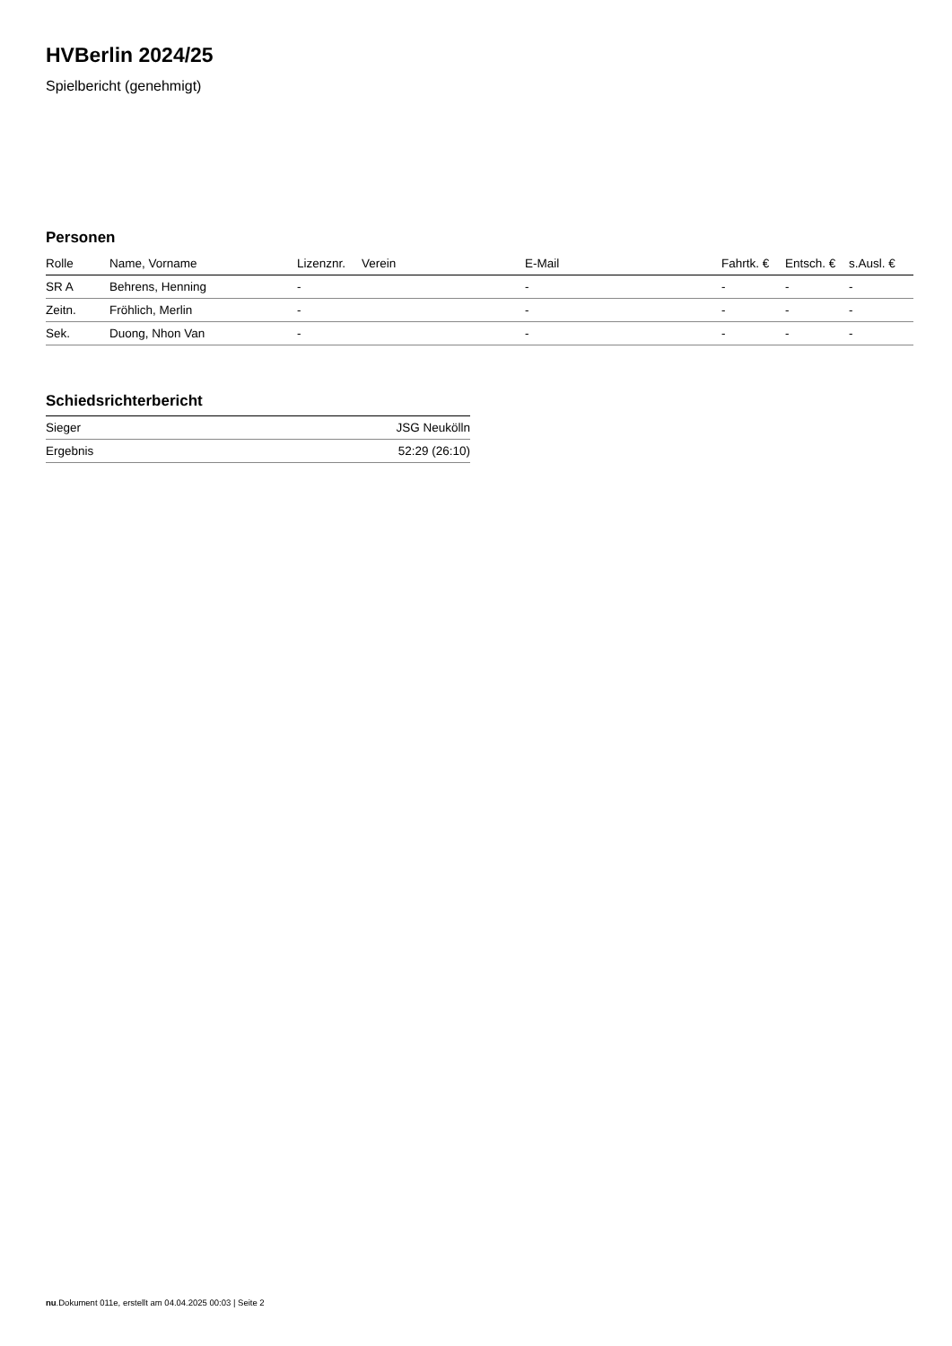HVBerlin 2024/25
Spielbericht (genehmigt)
Personen
| Rolle | Name, Vorname | Lizenznr. | Verein | E-Mail | Fahrtk. € | Entsch. € | s.Ausl. € |
| --- | --- | --- | --- | --- | --- | --- | --- |
| SR A | Behrens, Henning | - | | - | - | - | - |
| Zeitn. | Fröhlich, Merlin | - | | - | - | - | - |
| Sek. | Duong, Nhon Van | - | | - | - | - | - |
Schiedsrichterbericht
| Sieger | JSG Neukölln |
| Ergebnis | 52:29 (26:10) |
nu.Dokument 011e, erstellt am 04.04.2025 00:03 | Seite 2